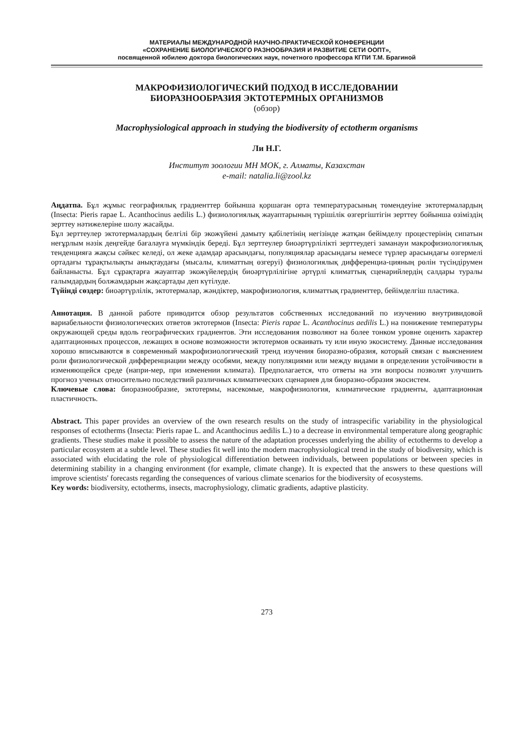МАТЕРИАЛЫ МЕЖДУНАРОДНОЙ НАУЧНО-ПРАКТИЧЕСКОЙ КОНФЕРЕНЦИИ
«СОХРАНЕНИЕ БИОЛОГИЧЕСКОГО РАЗНООБРАЗИЯ И РАЗВИТИЕ СЕТИ ООПТ»,
посвященной юбилею доктора биологических наук, почетного профессора КГПИ Т.М. Брагиной
МАКРОФИЗИОЛОГИЧЕСКИЙ ПОДХОД В ИССЛЕДОВАНИИ
БИОРАЗНООБРАЗИЯ ЭКТОТЕРМНЫХ ОРГАНИЗМОВ
(обзор)
Macrophysiological approach in studying the biodiversity of ectotherm organisms
Ли Н.Г.
Институт зоологии МН МОК, г. Алматы, Казахстан
e-mail: natalia.li@zool.kz
Аңдатпа. Бұл жұмыс географиялық градиенттер бойынша қоршаған орта температурасының төмендеуіне эктотермалардың (Insecta: Pieris rapae L. Acanthocinus aedilis L.) физиологиялық жауаптарының түрішілік өзгергіштігін зерттеу бойынша өзіміздің зерттеу нәтижелеріне шолу жасайды.
Бұл зерттеулер эктотермалардың белгілі бір экожүйені дамыту қабілетінің негізінде жатқан бейімделу процестерінің сипатын неғұрлым нәзік деңгейде бағалауға мүмкіндік береді. Бұл зерттеулер биоәртүрлілікті зерттеудегі заманауи макрофизиологиялық тенденцияға жақсы сәйкес келеді, ол жеке адамдар арасындағы, популяциялар арасындағы немесе түрлер арасындағы өзгермелі ортадағы тұрақтылықты анықтаудағы (мысалы, климаттың өзгеруі) физиологиялық дифференциа-цияның рөлін түсіндірумен байланысты. Бұл сұрақтарға жауаптар экожүйелердің биоәртүрлілігіне әртүрлі климаттық сценарийлердің салдары туралы ғалымдардың болжамдарын жақсартады деп күтілуде.
Түйінді сөздер: биоәртүрлілік, эктотермалар, жәндіктер, макрофизиология, климаттық градиенттер, бейімделгіш пластика.
Аннотация. В данной работе приводится обзор результатов собственных исследований по изучению внутривидовой вариабельности физиологических ответов эктотермов (Insecta: Pieris rapae L. Acanthocinus aedilis L.) на понижение температуры окружающей среды вдоль географических градиентов. Эти исследования позволяют на более тонком уровне оценить характер адаптационных процессов, лежащих в основе возможности эктотермов осваивать ту или иную экосистему. Данные исследования хорошо вписываются в современный макрофизиологический тренд изучения биоразно-образия, который связан с выяснением роли физиологической дифференциации между особями, между популяциями или между видами в определении устойчивости в изменяющейся среде (напри-мер, при изменении климата). Предполагается, что ответы на эти вопросы позволят улучшить прогноз ученых относительно последствий различных климатических сценариев для биоразно-образия экосистем.
Ключевые слова: биоразнообразие, эктотермы, насекомые, макрофизиология, климатические градиенты, адаптационная пластичность.
Abstract. This paper provides an overview of the own research results on the study of intraspecific variability in the physiological responses of ectotherms (Insecta: Pieris rapae L. and Acanthocinus aedilis L.) to a decrease in environmental temperature along geographic gradients. These studies make it possible to assess the nature of the adaptation processes underlying the ability of ectotherms to develop a particular ecosystem at a subtle level. These studies fit well into the modern macrophysiological trend in the study of biodiversity, which is associated with elucidating the role of physiological differentiation between individuals, between populations or between species in determining stability in a changing environment (for example, climate change). It is expected that the answers to these questions will improve scientists' forecasts regarding the consequences of various climate scenarios for the biodiversity of ecosystems.
Key words: biodiversity, ectotherms, insects, macrophysiology, climatic gradients, adaptive plasticity.
273